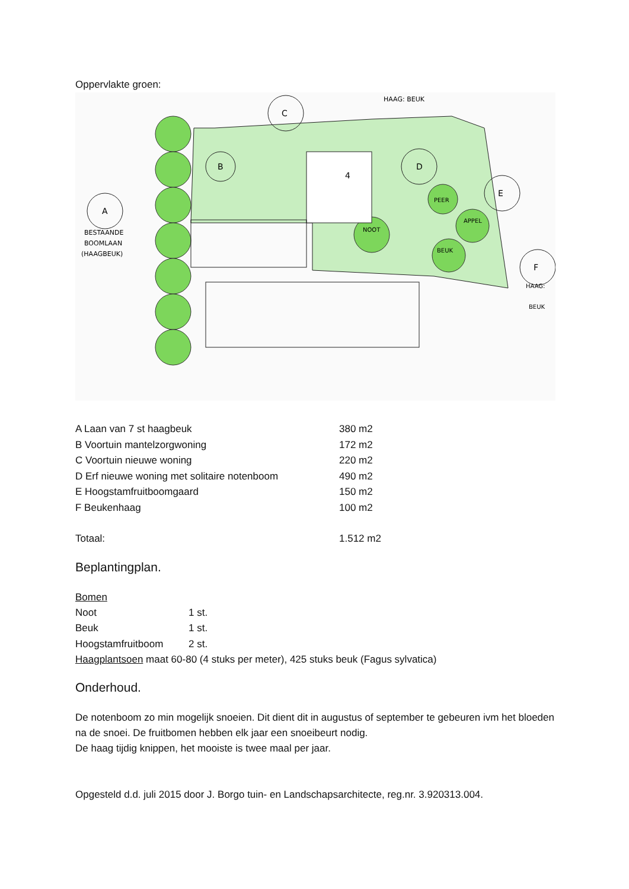Oppervlakte groen:
A
B
C
D
E
F
4
BESTAANDE
BOOMLAAN
(HAAGBEUK)
HAAG: BEUK
NOOT
PEER
APPEL
BEUK
HAAG:
BEUK
| A Laan van 7 st haagbeuk | 380 m2 |
| B Voortuin mantelzorgwoning | 172 m2 |
| C Voortuin nieuwe woning | 220 m2 |
| D Erf nieuwe woning met solitaire notenboom | 490 m2 |
| E Hoogstamfruitboomgaard | 150 m2 |
| F Beukenhaag | 100 m2 |
| Totaal: | 1.512 m2 |
Beplantingplan.
Bomen
| Noot | 1 st. |
| Beuk | 1 st. |
| Hoogstamfruitboom | 2 st. |
Haagplantsoen maat 60-80 (4 stuks per meter), 425 stuks beuk (Fagus sylvatica)
Onderhoud.
De notenboom zo min mogelijk snoeien. Dit dient dit in augustus of september te gebeuren ivm het bloeden na de snoei. De fruitbomen hebben elk jaar een snoeibeurt nodig.
De haag tijdig knippen, het mooiste is twee maal per jaar.
Opgesteld d.d. juli 2015 door J. Borgo tuin- en Landschapsarchitecte, reg.nr. 3.920313.004.